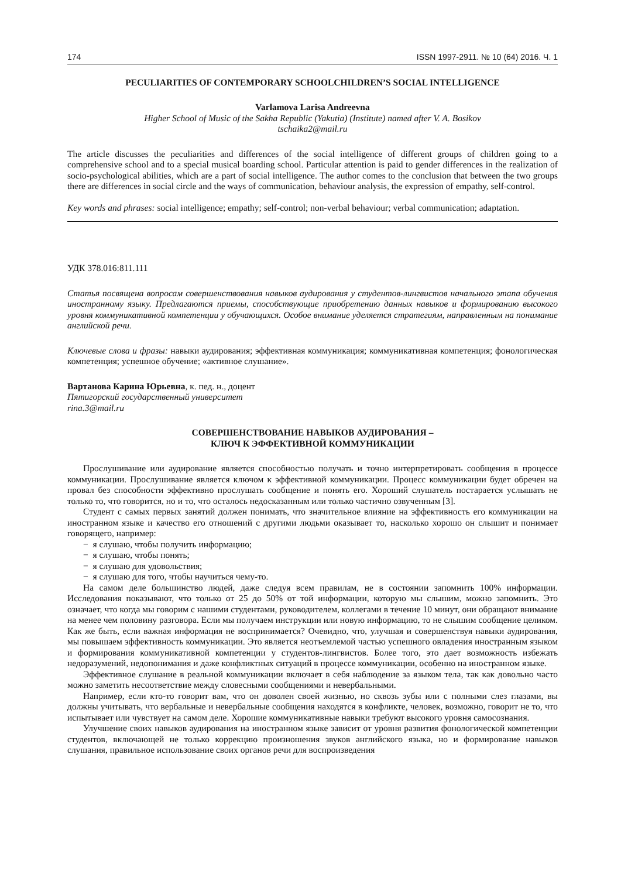174 ISSN 1997-2911. № 10 (64) 2016. Ч. 1
PECULIARITIES OF CONTEMPORARY SCHOOLCHILDREN’S SOCIAL INTELLIGENCE
Varlamova Larisa Andreevna
Higher School of Music of the Sakha Republic (Yakutia) (Institute) named after V. A. Bosikov
tschaika2@mail.ru
The article discusses the peculiarities and differences of the social intelligence of different groups of children going to a comprehensive school and to a special musical boarding school. Particular attention is paid to gender differences in the realization of socio-psychological abilities, which are a part of social intelligence. The author comes to the conclusion that between the two groups there are differences in social circle and the ways of communication, behaviour analysis, the expression of empathy, self-control.
Key words and phrases: social intelligence; empathy; self-control; non-verbal behaviour; verbal communication; adaptation.
УДК 378.016:811.111
Статья посвящена вопросам совершенствования навыков аудирования у студентов-лингвистов начального этапа обучения иностранному языку. Предлагаются приемы, способствующие приобретению данных навыков и формированию высокого уровня коммуникативной компетенции у обучающихся. Особое внимание уделяется стратегиям, направленным на понимание английской речи.
Ключевые слова и фразы: навыки аудирования; эффективная коммуникация; коммуникативная компетенция; фонологическая компетенция; успешное обучение; «активное слушание».
Вартанова Карина Юрьевна, к. пед. н., доцент
Пятигорский государственный университет
rina.3@mail.ru
СОВЕРШЕНСТВОВАНИЕ НАВЫКОВ АУДИРОВАНИЯ –
КЛЮЧ К ЭФФЕКТИВНОЙ КОММУНИКАЦИИ
Прослушивание или аудирование является способностью получать и точно интерпретировать сообщения в процессе коммуникации. Прослушивание является ключом к эффективной коммуникации. Процесс коммуникации будет обречен на провал без способности эффективно прослушать сообщение и понять его. Хороший слушатель постарается услышать не только то, что говорится, но и то, что осталось недосказанным или только частично озвученным [3].
Студент с самых первых занятий должен понимать, что значительное влияние на эффективность его коммуникации на иностранном языке и качество его отношений с другими людьми оказывает то, насколько хорошо он слышит и понимает говорящего, например:
− я слушаю, чтобы получить информацию;
− я слушаю, чтобы понять;
− я слушаю для удовольствия;
− я слушаю для того, чтобы научиться чему-то.
На самом деле большинство людей, даже следуя всем правилам, не в состоянии запомнить 100% информации. Исследования показывают, что только от 25 до 50% от той информации, которую мы слышим, можно запомнить. Это означает, что когда мы говорим с нашими студентами, руководителем, коллегами в течение 10 минут, они обращают внимание на менее чем половину разговора. Если мы получаем инструкции или новую информацию, то не слышим сообщение целиком. Как же быть, если важная информация не воспринимается? Очевидно, что, улучшая и совершенствуя навыки аудирования, мы повышаем эффективность коммуникации. Это является неотъемлемой частью успешного овладения иностранным языком и формирования коммуникативной компетенции у студентов-лингвистов. Более того, это дает возможность избежать недоразумений, недопонимания и даже конфликтных ситуаций в процессе коммуникации, особенно на иностранном языке.
Эффективное слушание в реальной коммуникации включает в себя наблюдение за языком тела, так как довольно часто можно заметить несоответствие между словесными сообщениями и невербальными.
Например, если кто-то говорит вам, что он доволен своей жизнью, но сквозь зубы или с полными слез глазами, вы должны учитывать, что вербальные и невербальные сообщения находятся в конфликте, человек, возможно, говорит не то, что испытывает или чувствует на самом деле. Хорошие коммуникативные навыки требуют высокого уровня самосознания.
Улучшение своих навыков аудирования на иностранном языке зависит от уровня развития фонологической компетенции студентов, включающей не только коррекцию произношения звуков английского языка, но и формирование навыков слушания, правильное использование своих органов речи для воспроизведения